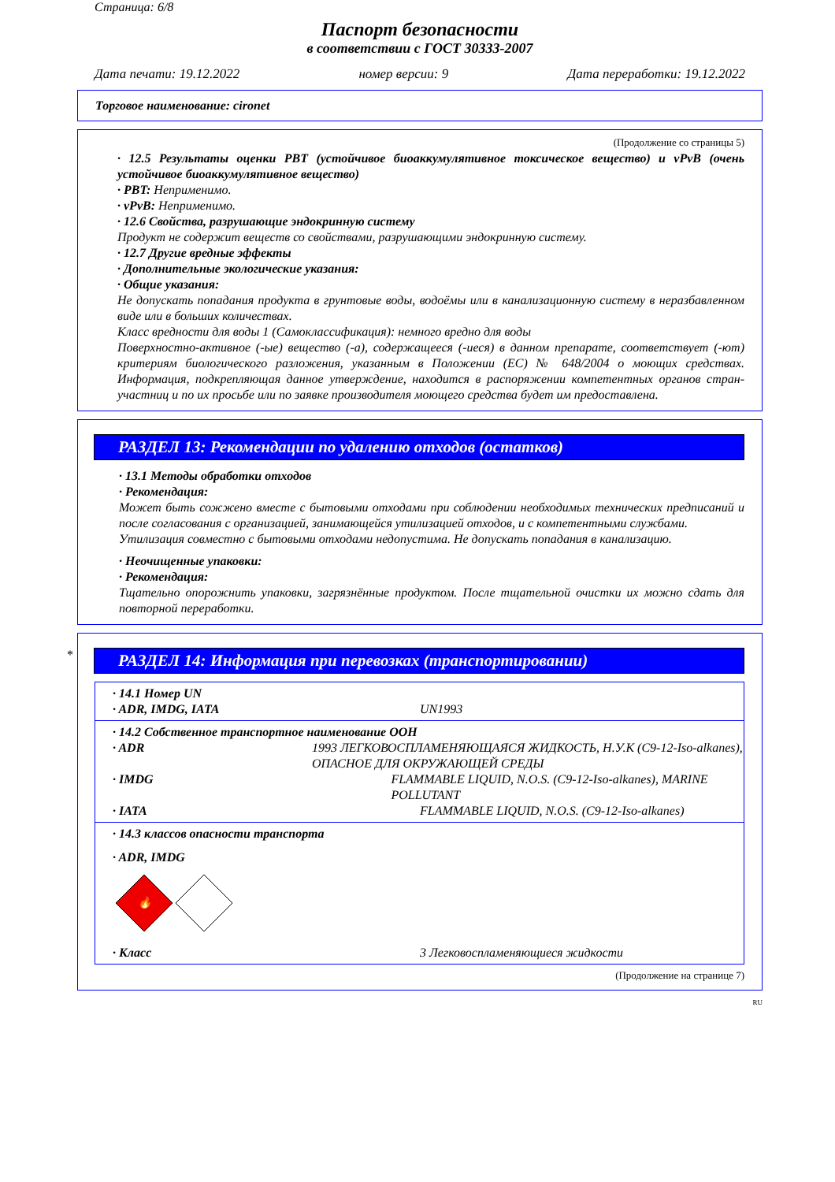Страница: 6/8
Паспорт безопасности
в соответствии с ГОСТ 30333-2007
Дата печати: 19.12.2022 номер версии: 9 Дата переработки: 19.12.2022
Торговое наименование: cironet
(Продолжение со страницы 5)
· 12.5 Результаты оценки PBT (устойчивое биоаккумулятивное токсическое вещество) и vPvB (очень устойчивое биоаккумулятивное вещество)
· PBT: Неприменимо.
· vPvB: Неприменимо.
· 12.6 Свойства, разрушающие эндокринную систему
Продукт не содержит веществ со свойствами, разрушающими эндокринную систему.
· 12.7 Другие вредные эффекты
· Дополнительные экологические указания:
· Общие указания:
Не допускать попадания продукта в грунтовые воды, водоёмы или в канализационную систему в неразбавленном виде или в больших количествах.
Класс вредности для воды 1 (Самоклассификация): немного вредно для воды
Поверхностно-активное (-ые) вещество (-а), содержащееся (-иеся) в данном препарате, соответствует (-ют) критериям биологического разложения, указанным в Положении (ЕС) № 648/2004 о моющих средствах. Информация, подкрепляющая данное утверждение, находится в распоряжении компетентных органов стран-участниц и по их просьбе или по заявке производителя моющего средства будет им предоставлена.
РАЗДЕЛ 13: Рекомендации по удалению отходов (остатков)
· 13.1 Методы обработки отходов
· Рекомендация:
Может быть сожжено вместе с бытовыми отходами при соблюдении необходимых технических предписаний и после согласования с организацией, занимающейся утилизацией отходов, и с компетентными службами.
Утилизация совместно с бытовыми отходами недопустима. Не допускать попадания в канализацию.
· Неочищенные упаковки:
· Рекомендация:
Тщательно опорожнить упаковки, загрязнённые продуктом. После тщательной очистки их можно сдать для повторной переработки.
*
РАЗДЕЛ 14: Информация при перевозках (транспортировании)
· 14.1 Номер UN
· ADR, IMDG, IATA UN1993
· 14.2 Собственное транспортное наименование ООН
· ADR 1993 ЛЕГКОВОСПЛАМЕНЯЮЩАЯСЯ ЖИДКОСТЬ, Н.У.К (C9-12-Iso-alkanes), ОПАСНОЕ ДЛЯ ОКРУЖАЮЩЕЙ СРЕДЫ
· IMDG FLAMMABLE LIQUID, N.O.S. (C9-12-Iso-alkanes), MARINE POLLUTANT
· IATA FLAMMABLE LIQUID, N.O.S. (C9-12-Iso-alkanes)
· 14.3 классов опасности транспорта
· ADR, IMDG
🔥
· Класс 3 Легковоспламеняющиеся жидкости
(Продолжение на странице 7)
RU